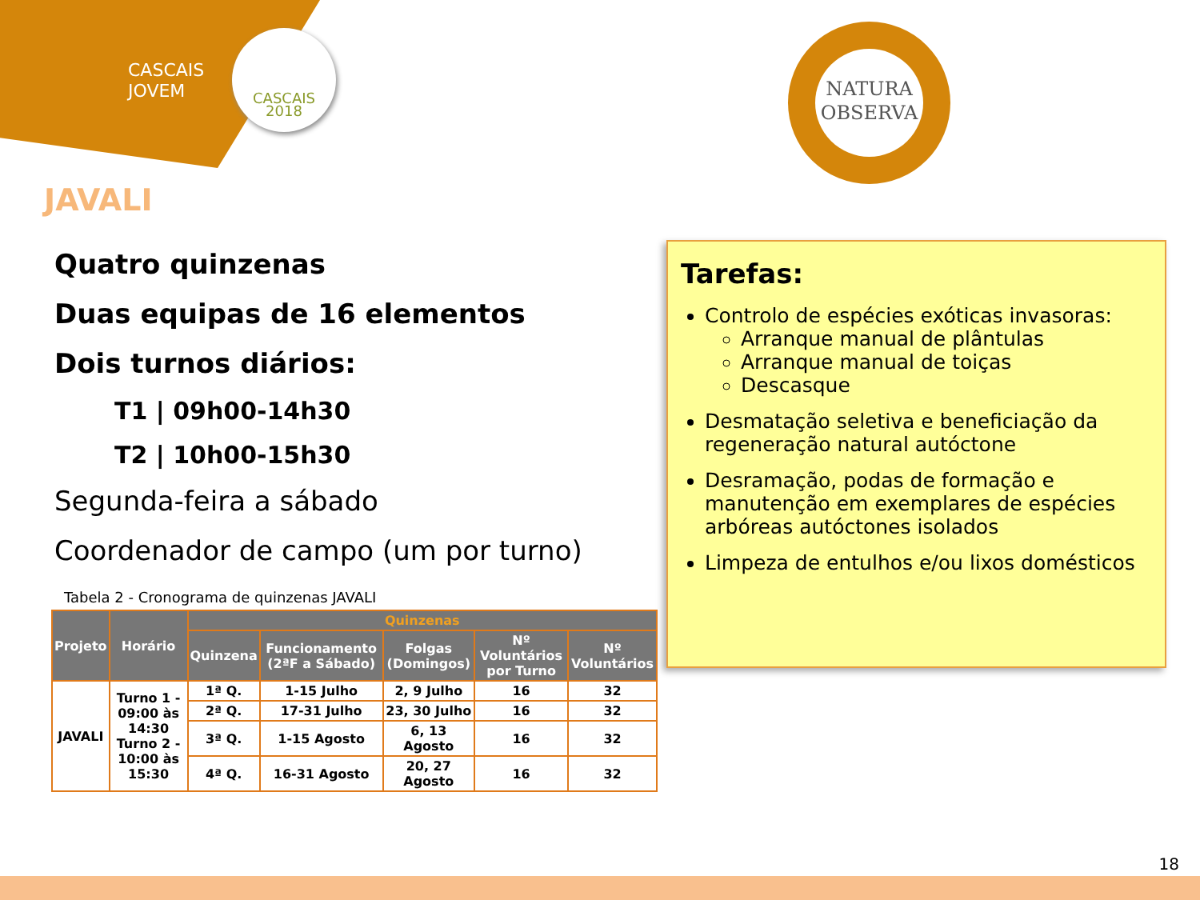CASCAIS
JOVEM
CASCAIS
2018
NATURA
OBSERVA
JAVALI
Quatro quinzenas
Duas equipas de 16 elementos
Dois turnos diários:
T1 | 09h00-14h30
T2 | 10h00-15h30
Segunda-feira a sábado
Coordenador de campo (um por turno)
Tabela 2 - Cronograma de quinzenas JAVALI
| Projeto | Horário | Quinzenas | | | | |
| --- | --- | --- | --- | --- | --- | --- |
| | | Quinzena | Funcionamento (2ªF a Sábado) | Folgas (Domingos) | Nº Voluntários por Turno | Nº Voluntários |
| JAVALI | Turno 1 - 09:00 às 14:30 Turno 2 - 10:00 às 15:30 | 1ª Q. | 1-15 Julho | 2, 9 Julho | 16 | 32 |
| | | 2ª Q. | 17-31 Julho | 23, 30 Julho | 16 | 32 |
| | | 3ª Q. | 1-15 Agosto | 6, 13 Agosto | 16 | 32 |
| | | 4ª Q. | 16-31 Agosto | 20, 27 Agosto | 16 | 32 |
Tarefas:
Controlo de espécies exóticas invasoras:
Arranque manual de plântulas
Arranque manual de toiças
Descasque
Desmatação seletiva e beneficiação da regeneração natural autóctone
Desramação, podas de formação e manutenção em exemplares de espécies arbóreas autóctones isolados
Limpeza de entulhos e/ou lixos domésticos
18